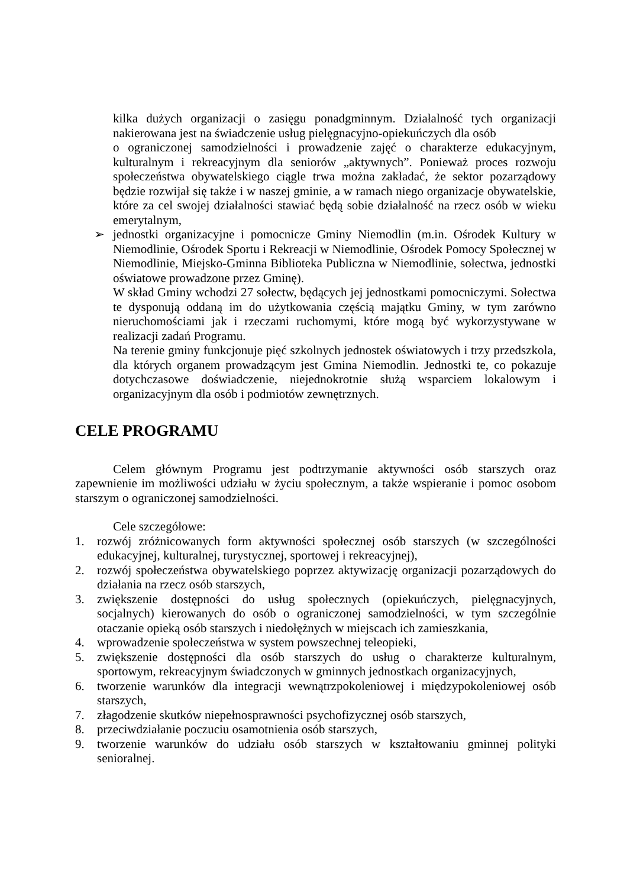kilka dużych organizacji o zasięgu ponadgminnym. Działalność tych organizacji nakierowana jest na świadczenie usług pielęgnacyjno-opiekuńczych dla osób
o ograniczonej samodzielności i prowadzenie zajęć o charakterze edukacyjnym, kulturalnym i rekreacyjnym dla seniorów „aktywnych”. Ponieważ proces rozwoju społeczeństwa obywatelskiego ciągle trwa można zakładać, że sektor pozarządowy będzie rozwijał się także i w naszej gminie, a w ramach niego organizacje obywatelskie, które za cel swojej działalności stawiać będą sobie działalność na rzecz osób w wieku emerytalnym,
➢ jednostki organizacyjne i pomocnicze Gminy Niemodlin (m.in. Ośrodek Kultury w Niemodlinie, Ośrodek Sportu i Rekreacji w Niemodlinie, Ośrodek Pomocy Społecznej w Niemodlinie, Miejsko-Gminna Biblioteka Publiczna w Niemodlinie, sołectwa, jednostki oświatowe prowadzone przez Gminę).
W skład Gminy wchodzi 27 sołectw, będących jej jednostkami pomocniczymi. Sołectwa te dysponują oddaną im do użytkowania częścią majątku Gminy, w tym zarówno nieruchomościami jak i rzeczami ruchomymi, które mogą być wykorzystywane w realizacji zadań Programu.
Na terenie gminy funkcjonuje pięć szkolnych jednostek oświatowych i trzy przedszkola, dla których organem prowadzącym jest Gmina Niemodlin. Jednostki te, co pokazuje dotychczasowe doświadczenie, niejednokrotnie służą wsparciem lokalowym i organizacyjnym dla osób i podmiotów zewnętrznych.
CELE PROGRAMU
Celem głównym Programu jest podtrzymanie aktywności osób starszych oraz zapewnienie im możliwości udziału w życiu społecznym, a także wspieranie i pomoc osobom starszym o ograniczonej samodzielności.
Cele szczegółowe:
1. rozwój zróżnicowanych form aktywności społecznej osób starszych (w szczególności edukacyjnej, kulturalnej, turystycznej, sportowej i rekreacyjnej),
2. rozwój społeczeństwa obywatelskiego poprzez aktywizację organizacji pozarządowych do działania na rzecz osób starszych,
3. zwiększenie dostępności do usług społecznych (opiekuńczych, pielęgnacyjnych, socjalnych) kierowanych do osób o ograniczonej samodzielności, w tym szczególnie otaczanie opieką osób starszych i niedołężnych w miejscach ich zamieszkania,
4. wprowadzenie społeczeństwa w system powszechnej teleopieki,
5. zwiększenie dostępności dla osób starszych do usług o charakterze kulturalnym, sportowym, rekreacyjnym świadczonych w gminnych jednostkach organizacyjnych,
6. tworzenie warunków dla integracji wewnątrzpokoleniowej i międzypokoleniowej osób starszych,
7. złagodzenie skutków niepełnosprawności psychofizycznej osób starszych,
8. przeciwdziałanie poczuciu osamotnienia osób starszych,
9. tworzenie warunków do udziału osób starszych w kształtowaniu gminnej polityki senioralnej.